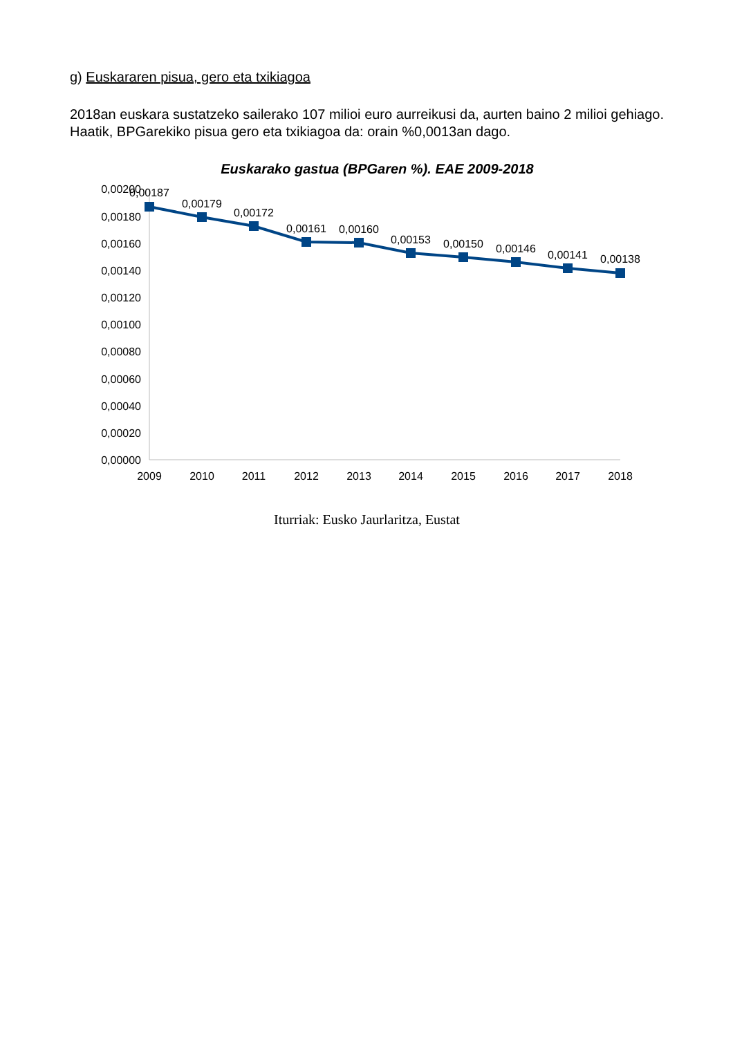g) Euskararen pisua, gero eta txikiagoa
2018an euskara sustatzeko sailerako 107 milioi euro aurreikusi da, aurten baino 2 milioi gehiago. Haatik, BPGarekiko pisua gero eta txikiagoa da: orain %0,0013an dago.
Euskarako gastua (BPGaren %). EAE 2009-2018
0,00200
0,00180
0,00160
0,00140
0,00120
0,00100
0,00080
0,00060
0,00040
0,00020
0,00000
2009
2010
2011
2012
2013
2014
2015
2016
2017
2018
0,00187
0,00179
0,00172
0,00161
0,00160
0,00153
0,00150
0,00146
0,00141
0,00138
Iturriak: Eusko Jaurlaritza, Eustat